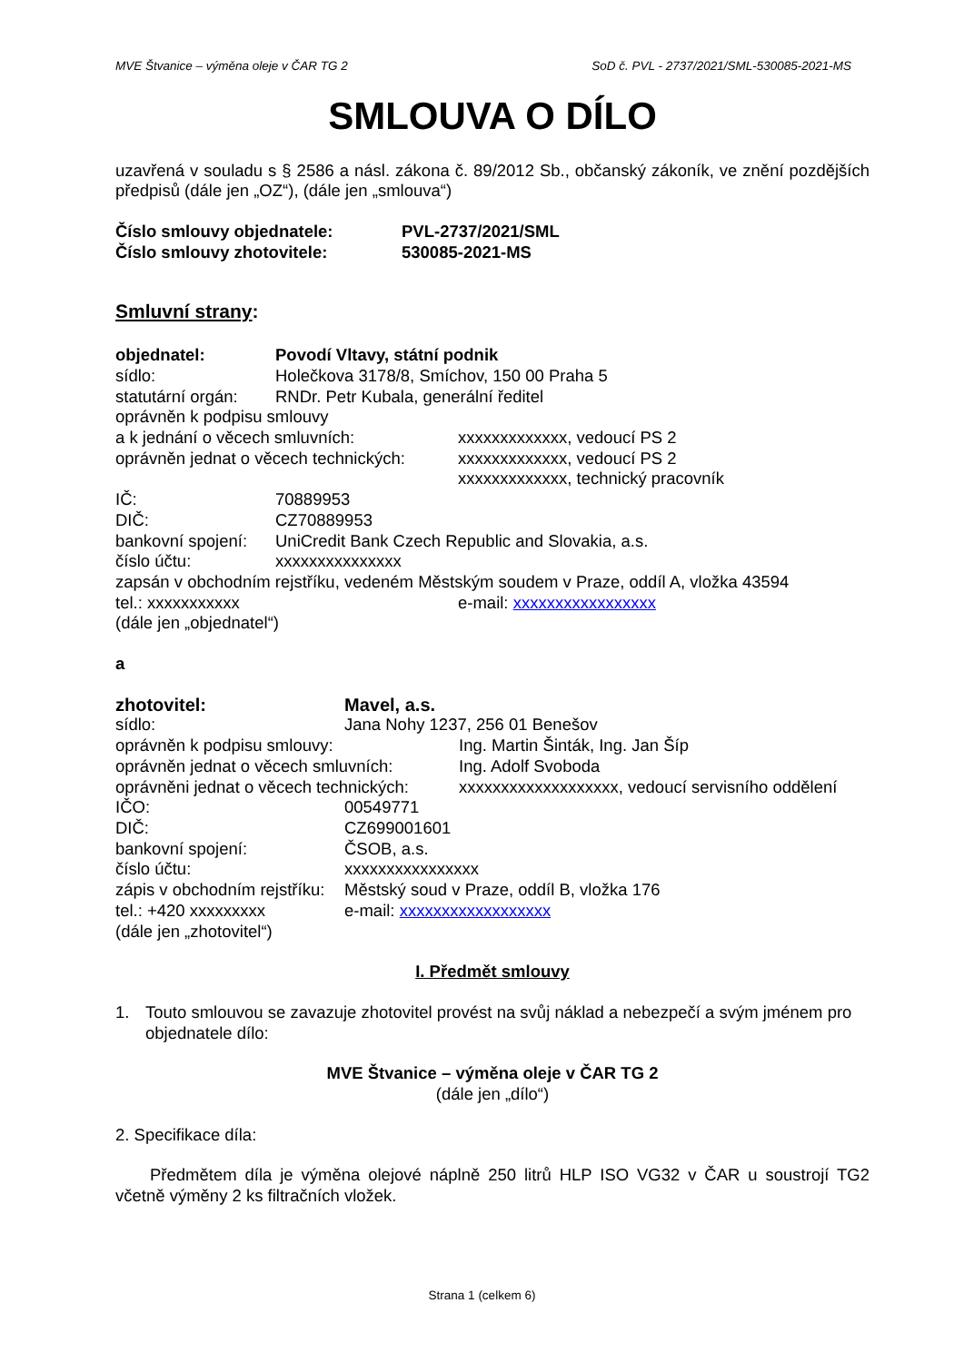MVE Štvanice – výměna oleje v ČAR TG 2 SoD č. PVL - 2737/2021/SML-530085-2021-MS
SMLOUVA O DÍLO
uzavřená v souladu s § 2586 a násl. zákona č. 89/2012 Sb., občanský zákoník, ve znění pozdějších předpisů (dále jen „OZ“), (dále jen „smlouva“)
Číslo smlouvy objednatele: PVL-2737/2021/SML
Číslo smlouvy zhotovitele: 530085-2021-MS
Smluvní strany:
objednatel: Povodí Vltavy, státní podnik
sídlo: Holečkova 3178/8, Smíchov, 150 00 Praha 5
statutární orgán: RNDr. Petr Kubala, generální ředitel
oprávněn k podpisu smlouvy
a k jednání o věcech smluvních: xxxxxxxxxxxxx, vedoucí PS 2
oprávněn jednat o věcech technických: xxxxxxxxxxxxx, vedoucí PS 2
xxxxxxxxxxxxx, technický pracovník
IČ: 70889953
DIČ: CZ70889953
bankovní spojení: UniCredit Bank Czech Republic and Slovakia, a.s.
číslo účtu: xxxxxxxxxxxxxxx
zapsán v obchodním rejstříku, vedeném Městským soudem v Praze, oddíl A, vložka 43594
tel.: xxxxxxxxxxx e-mail: xxxxxxxxxxxxxxxxx
(dále jen „objednatel“)
a
zhotovitel: Mavel, a.s.
sídlo: Jana Nohy 1237, 256 01 Benešov
oprávněn k podpisu smlouvy: Ing. Martin Šinták, Ing. Jan Šíp
oprávněn jednat o věcech smluvních: Ing. Adolf Svoboda
oprávněni jednat o věcech technických: xxxxxxxxxxxxxxxxxxx, vedoucí servisního oddělení
IČO: 00549771
DIČ: CZ699001601
bankovní spojení: ČSOB, a.s.
číslo účtu: xxxxxxxxxxxxxxxx
zápis v obchodním rejstříku: Městský soud v Praze, oddíl B, vložka 176
tel.: +420 xxxxxxxxx e-mail: xxxxxxxxxxxxxxxxxx
(dále jen „zhotovitel“)
I. Předmět smlouvy
1. Touto smlouvou se zavazuje zhotovitel provést na svůj náklad a nebezpečí a svým jménem pro objednatele dílo:
MVE Štvanice – výměna oleje v ČAR TG 2
(dále jen „dílo“)
2. Specifikace díla:
Předmětem díla je výměna olejové náplně 250 litrů HLP ISO VG32 v ČAR u soustrojí TG2 včetně výměny 2 ks filtračních vložek.
Strana 1 (celkem 6)